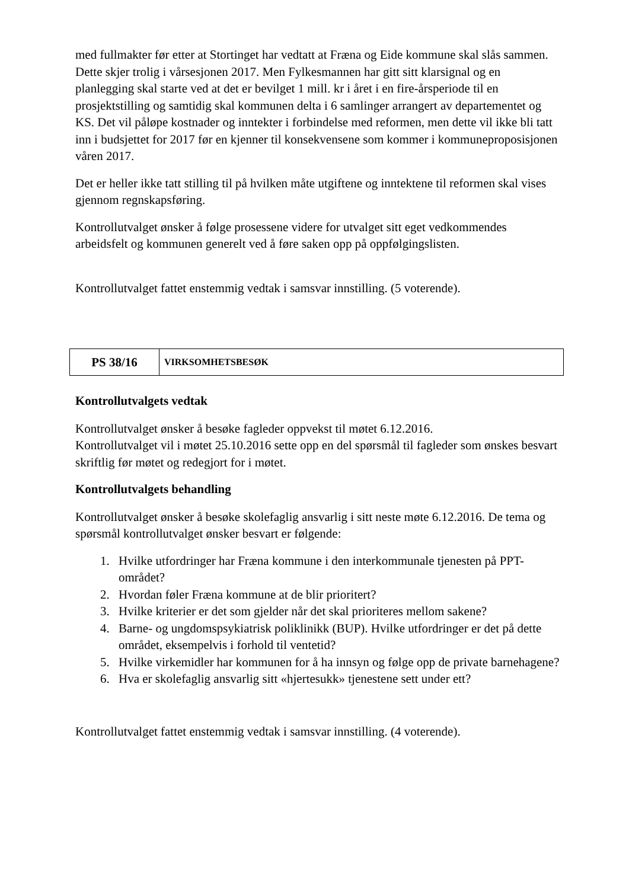med fullmakter før etter at Stortinget har vedtatt at Fræna og Eide kommune skal slås sammen. Dette skjer trolig i vårsesjonen 2017. Men Fylkesmannen har gitt sitt klarsignal og en planlegging skal starte ved at det er bevilget 1 mill. kr i året i en fire-årsperiode til en prosjektstilling og samtidig skal kommunen delta i 6 samlinger arrangert av departementet og KS. Det vil påløpe kostnader og inntekter i forbindelse med reformen, men dette vil ikke bli tatt inn i budsjettet for 2017 før en kjenner til konsekvensene som kommer i kommuneproposisjonen våren 2017.
Det er heller ikke tatt stilling til på hvilken måte utgiftene og inntektene til reformen skal vises gjennom regnskapsføring.
Kontrollutvalget ønsker å følge prosessene videre for utvalget sitt eget vedkommendes arbeidsfelt og kommunen generelt ved å føre saken opp på oppfølgingslisten.
Kontrollutvalget fattet enstemmig vedtak i samsvar innstilling. (5 voterende).
| PS 38/16 | VIRKSOMHETSBESØK |
Kontrollutvalgets vedtak
Kontrollutvalget ønsker å besøke fagleder oppvekst til møtet 6.12.2016.
Kontrollutvalget vil i møtet 25.10.2016 sette opp en del spørsmål til fagleder som ønskes besvart skriftlig før møtet og redegjort for i møtet.
Kontrollutvalgets behandling
Kontrollutvalget ønsker å besøke skolefaglig ansvarlig i sitt neste møte 6.12.2016. De tema og spørsmål kontrollutvalget ønsker besvart er følgende:
1. Hvilke utfordringer har Fræna kommune i den interkommunale tjenesten på PPT-området?
2. Hvordan føler Fræna kommune at de blir prioritert?
3. Hvilke kriterier er det som gjelder når det skal prioriteres mellom sakene?
4. Barne- og ungdomspsykiatrisk poliklinikk (BUP). Hvilke utfordringer er det på dette området, eksempelvis i forhold til ventetid?
5. Hvilke virkemidler har kommunen for å ha innsyn og følge opp de private barnehagene?
6. Hva er skolefaglig ansvarlig sitt «hjertesukk» tjenestene sett under ett?
Kontrollutvalget fattet enstemmig vedtak i samsvar innstilling. (4 voterende).